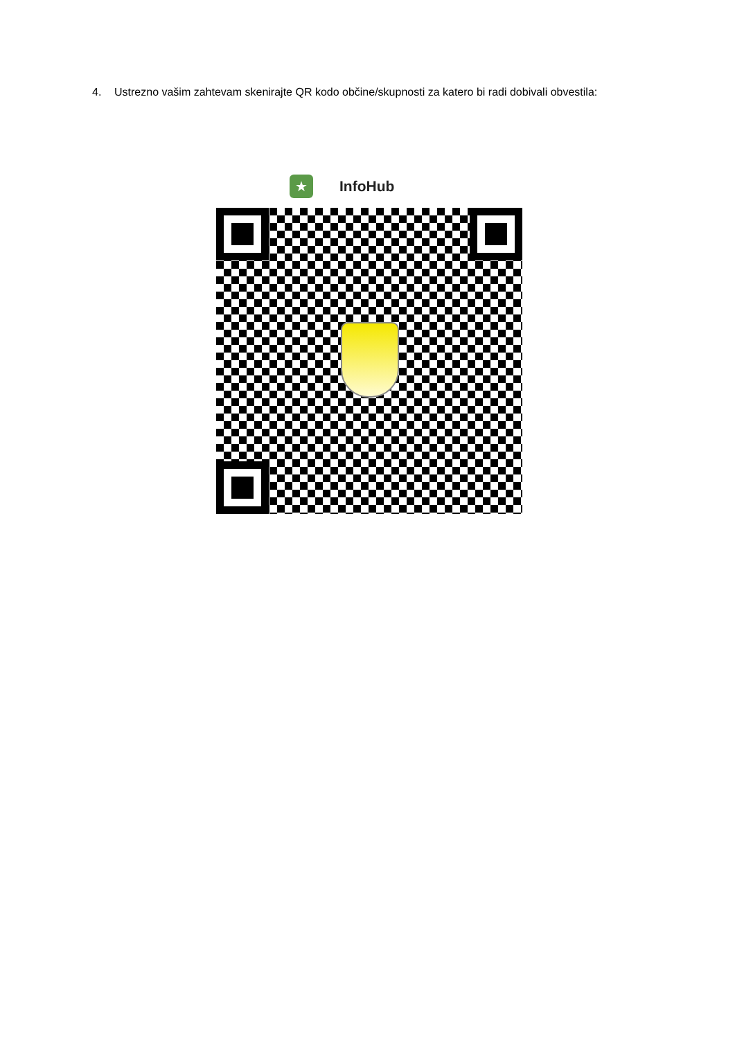4. Ustrezno vašim zahtevam skenirajte QR kodo občine/skupnosti za katero bi radi dobivali obvestila:
★
InfoHub